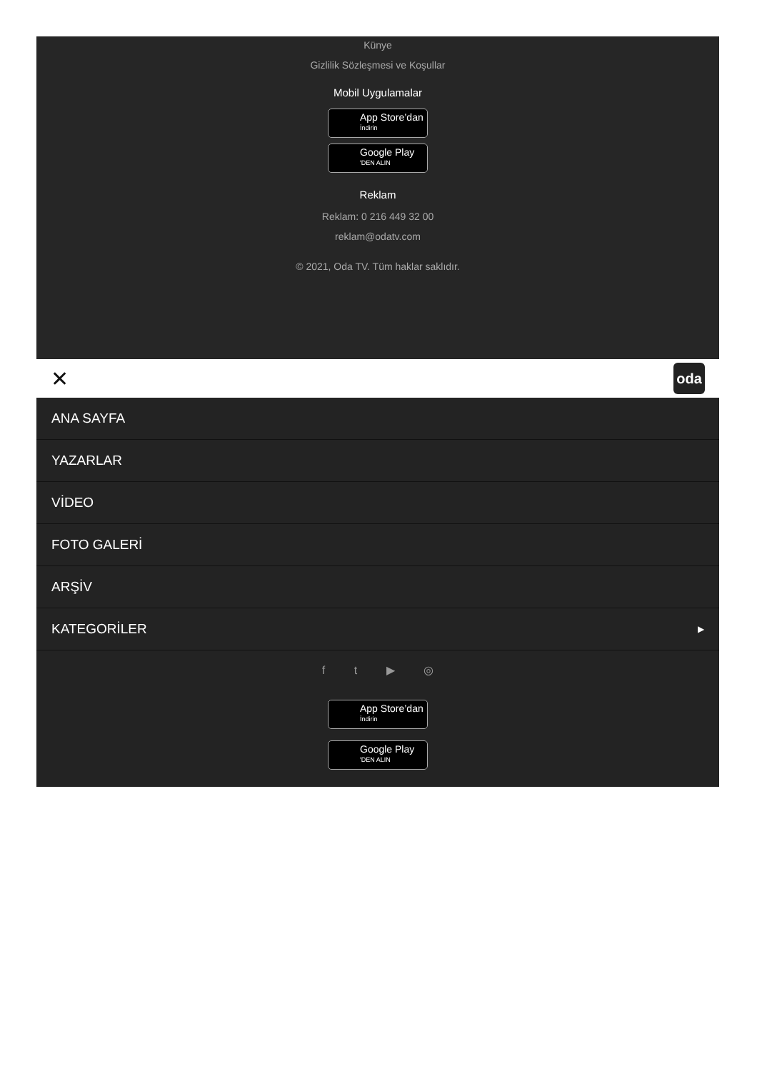Künye
Gizlilik Sözleşmesi ve Koşullar
Mobil Uygulamalar
App Store’dan
İndirin
Google Play
'DEN ALIN
Reklam
Reklam: 0 216 449 32 00
reklam@odatv.com
© 2021, Oda TV. Tüm haklar saklıdır.
✕ oda
ANA SAYFA
YAZARLAR
VİDEO
FOTO GALERİ
ARŞİV
KATEGORİLER ▶
f t ▶ ◎
App Store’dan
İndirin
Google Play
'DEN ALIN